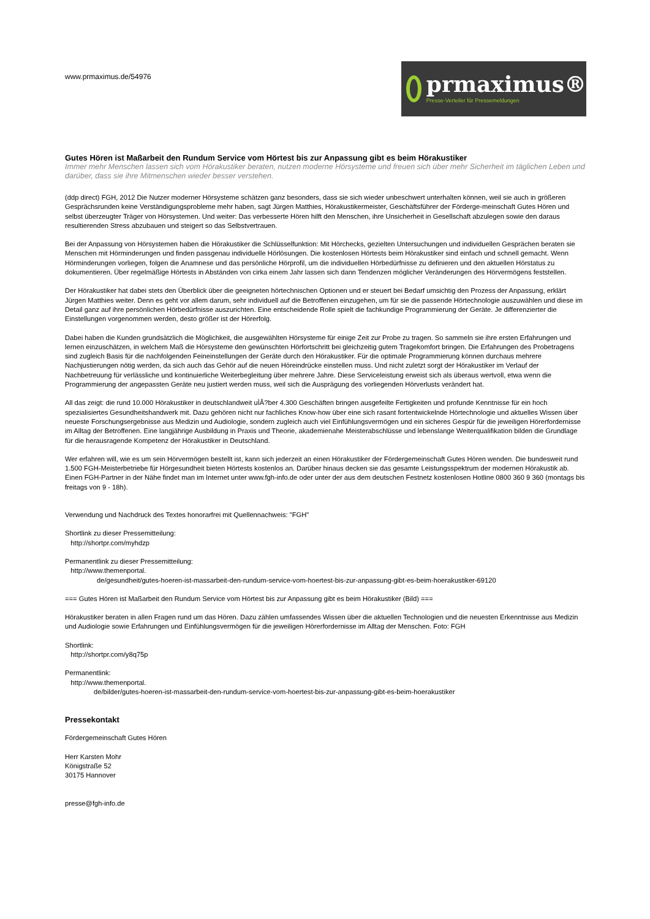www.prmaximus.de/54976
prmaximus®
Presse-Verteiler für Pressemeldungen
Gutes Hören ist Maßarbeit den Rundum Service vom Hörtest bis zur Anpassung gibt es beim Hörakustiker
Immer mehr Menschen lassen sich vom Hörakustiker beraten, nutzen moderne Hörsysteme und freuen sich über mehr Sicherheit im täglichen Leben und darüber, dass sie ihre Mitmenschen wieder besser verstehen.
(ddp direct) FGH, 2012 Die Nutzer moderner Hörsysteme schätzen ganz besonders, dass sie sich wieder unbeschwert unterhalten können, weil sie auch in größeren Gesprächsrunden keine Verständigungsprobleme mehr haben, sagt Jürgen Matthies, Hörakustikermeister, Geschäftsführer der Förderge-meinschaft Gutes Hören und selbst überzeugter Träger von Hörsystemen. Und weiter: Das verbesserte Hören hilft den Menschen, ihre Unsicherheit in Gesellschaft abzulegen sowie den daraus resultierenden Stress abzubauen und steigert so das Selbstvertrauen.
Bei der Anpassung von Hörsystemen haben die Hörakustiker die Schlüsselfunktion: Mit Hörchecks, gezielten Untersuchungen und individuellen Gesprächen beraten sie Menschen mit Hörminderungen und finden passgenau individuelle Hörlösungen. Die kostenlosen Hörtests beim Hörakustiker sind einfach und schnell gemacht. Wenn Hörminderungen vorliegen, folgen die Anamnese und das persönliche Hörprofil, um die individuellen Hörbedürfnisse zu definieren und den aktuellen Hörstatus zu dokumentieren. Über regelmäßige Hörtests in Abständen von cirka einem Jahr lassen sich dann Tendenzen möglicher Veränderungen des Hörvermögens feststellen.
Der Hörakustiker hat dabei stets den Überblick über die geeigneten hörtechnischen Optionen und er steuert bei Bedarf umsichtig den Prozess der Anpassung, erklärt Jürgen Matthies weiter. Denn es geht vor allem darum, sehr individuell auf die Betroffenen einzugehen, um für sie die passende Hörtechnologie auszuwählen und diese im Detail ganz auf ihre persönlichen Hörbedürfnisse auszurichten. Eine entscheidende Rolle spielt die fachkundige Programmierung der Geräte. Je differenzierter die Einstellungen vorgenommen werden, desto größer ist der Hörerfolg.
Dabei haben die Kunden grundsätzlich die Möglichkeit, die ausgewählten Hörsysteme für einige Zeit zur Probe zu tragen. So sammeln sie ihre ersten Erfahrungen und lernen einzuschätzen, in welchem Maß die Hörsysteme den gewünschten Hörfortschritt bei gleichzeitig gutem Tragekomfort bringen. Die Erfahrungen des Probetragens sind zugleich Basis für die nachfolgenden Feineinstellungen der Geräte durch den Hörakustiker. Für die optimale Programmierung können durchaus mehrere Nachjustierungen nötig werden, da sich auch das Gehör auf die neuen Höreindrücke einstellen muss. Und nicht zuletzt sorgt der Hörakustiker im Verlauf der Nachbetreuung für verlässliche und kontinuierliche Weiterbegleitung über mehrere Jahre. Diese Serviceleistung erweist sich als überaus wertvoll, etwa wenn die Programmierung der angepassten Geräte neu justiert werden muss, weil sich die Ausprägung des vorliegenden Hörverlusts verändert hat.
All das zeigt: die rund 10.000 Hörakustiker in deutschlandweit uÌÂ?ber 4.300 Geschäften bringen ausgefeilte Fertigkeiten und profunde Kenntnisse für ein hoch spezialisiertes Gesundheitshandwerk mit. Dazu gehören nicht nur fachliches Know-how über eine sich rasant fortentwickelnde Hörtechnologie und aktuelles Wissen über neueste Forschungsergebnisse aus Medizin und Audiologie, sondern zugleich auch viel Einfühlungsvermögen und ein sicheres Gespür für die jeweiligen Hörerfordernisse im Alltag der Betroffenen. Eine langjährige Ausbildung in Praxis und Theorie, akademienahe Meisterabschlüsse und lebenslange Weiterqualifikation bilden die Grundlage für die herausragende Kompetenz der Hörakustiker in Deutschland.
Wer erfahren will, wie es um sein Hörvermögen bestellt ist, kann sich jederzeit an einen Hörakustiker der Fördergemeinschaft Gutes Hören wenden. Die bundesweit rund 1.500 FGH-Meisterbetriebe für Hörgesundheit bieten Hörtests kostenlos an. Darüber hinaus decken sie das gesamte Leistungsspektrum der modernen Hörakustik ab. Einen FGH-Partner in der Nähe findet man im Internet unter www.fgh-info.de oder unter der aus dem deutschen Festnetz kostenlosen Hotline 0800 360 9 360 (montags bis freitags von 9 - 18h).
Verwendung und Nachdruck des Textes honorarfrei mit Quellennachweis: "FGH"
Shortlink zu dieser Pressemitteilung:
http://shortpr.com/myhdzp
Permanentlink zu dieser Pressemitteilung:
http://www.themenportal.
de/gesundheit/gutes-hoeren-ist-massarbeit-den-rundum-service-vom-hoertest-bis-zur-anpassung-gibt-es-beim-hoerakustiker-69120
=== Gutes Hören ist Maßarbeit den Rundum Service vom Hörtest bis zur Anpassung gibt es beim Hörakustiker (Bild) ===
Hörakustiker beraten in allen Fragen rund um das Hören. Dazu zählen umfassendes Wissen über die aktuellen Technologien und die neuesten Erkenntnisse aus Medizin und Audiologie sowie Erfahrungen und Einfühlungsvermögen für die jeweiligen Hörerfordernisse im Alltag der Menschen. Foto: FGH
Shortlink:
http://shortpr.com/y8q75p
Permanentlink:
http://www.themenportal.
de/bilder/gutes-hoeren-ist-massarbeit-den-rundum-service-vom-hoertest-bis-zur-anpassung-gibt-es-beim-hoerakustiker
Pressekontakt
Fördergemeinschaft Gutes Hören
Herr Karsten Mohr
Königstraße 52
30175 Hannover
presse@fgh-info.de